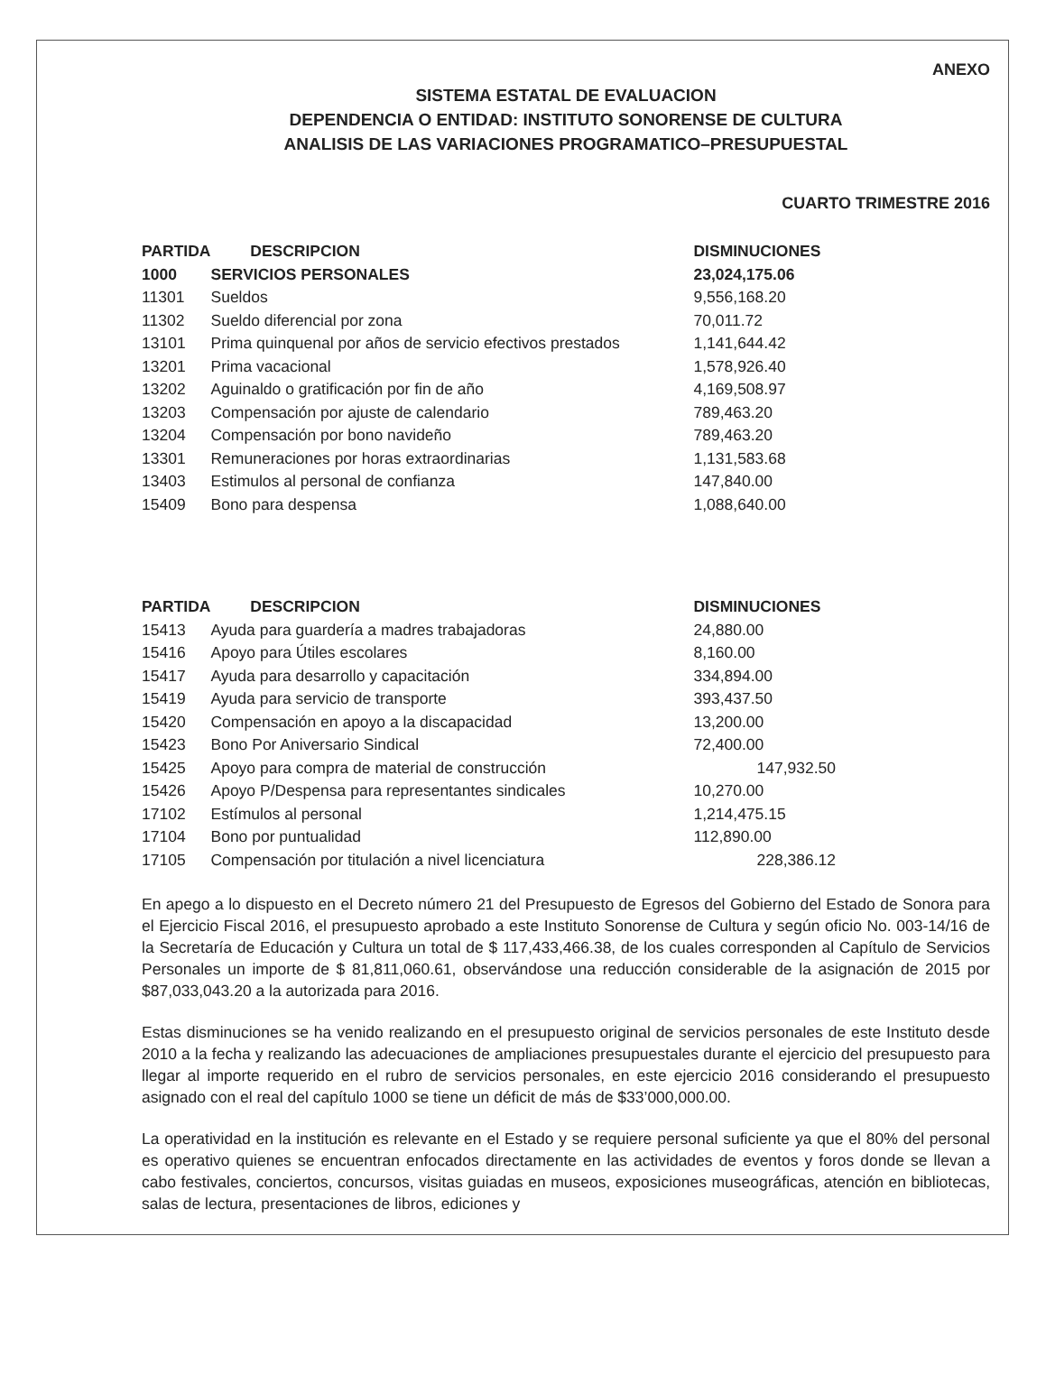ANEXO
SISTEMA ESTATAL DE EVALUACION
DEPENDENCIA O ENTIDAD: INSTITUTO SONORENSE DE CULTURA
ANALISIS DE LAS VARIACIONES PROGRAMATICO–PRESUPUESTAL
CUARTO TRIMESTRE 2016
| PARTIDA | DESCRIPCION | DISMINUCIONES |
| --- | --- | --- |
| 1000 | SERVICIOS PERSONALES | 23,024,175.06 |
| 11301 | Sueldos | 9,556,168.20 |
| 11302 | Sueldo diferencial por zona | 70,011.72 |
| 13101 | Prima quinquenal por años de servicio efectivos prestados | 1,141,644.42 |
| 13201 | Prima vacacional | 1,578,926.40 |
| 13202 | Aguinaldo o gratificación por fin de año | 4,169,508.97 |
| 13203 | Compensación por ajuste de calendario | 789,463.20 |
| 13204 | Compensación por bono navideño | 789,463.20 |
| 13301 | Remuneraciones por horas extraordinarias | 1,131,583.68 |
| 13403 | Estimulos al personal de confianza | 147,840.00 |
| 15409 | Bono para despensa | 1,088,640.00 |
| PARTIDA | DESCRIPCION | DISMINUCIONES |
| --- | --- | --- |
| 15413 | Ayuda para guardería a madres trabajadoras | 24,880.00 |
| 15416 | Apoyo para Útiles escolares | 8,160.00 |
| 15417 | Ayuda para desarrollo y capacitación | 334,894.00 |
| 15419 | Ayuda para servicio de transporte | 393,437.50 |
| 15420 | Compensación en apoyo a la discapacidad | 13,200.00 |
| 15423 | Bono Por Aniversario Sindical | 72,400.00 |
| 15425 | Apoyo para compra de material de construcción | 147,932.50 |
| 15426 | Apoyo P/Despensa para representantes sindicales | 10,270.00 |
| 17102 | Estímulos al personal | 1,214,475.15 |
| 17104 | Bono por puntualidad | 112,890.00 |
| 17105 | Compensación por titulación a nivel licenciatura | 228,386.12 |
En apego a lo dispuesto en el Decreto número 21 del Presupuesto de Egresos del Gobierno del Estado de Sonora para el Ejercicio Fiscal 2016, el presupuesto aprobado a este Instituto Sonorense de Cultura y según oficio No. 003-14/16 de la Secretaría de Educación y Cultura un total de $ 117,433,466.38, de los cuales corresponden al Capítulo de Servicios Personales un importe de $ 81,811,060.61, observándose una reducción considerable de la asignación de 2015 por $87,033,043.20 a la autorizada para 2016.
Estas disminuciones se ha venido realizando en el presupuesto original de servicios personales de este Instituto desde 2010 a la fecha y realizando las adecuaciones de ampliaciones presupuestales durante el ejercicio del presupuesto para llegar al importe requerido en el rubro de servicios personales, en este ejercicio 2016 considerando el presupuesto asignado con el real del capítulo 1000 se tiene un déficit de más de $33’000,000.00.
La operatividad en la institución es relevante en el Estado y se requiere personal suficiente ya que el 80% del personal es operativo quienes se encuentran enfocados directamente en las actividades de eventos y foros donde se llevan a cabo festivales, conciertos, concursos, visitas guiadas en museos, exposiciones museográficas, atención en bibliotecas, salas de lectura, presentaciones de libros, ediciones y